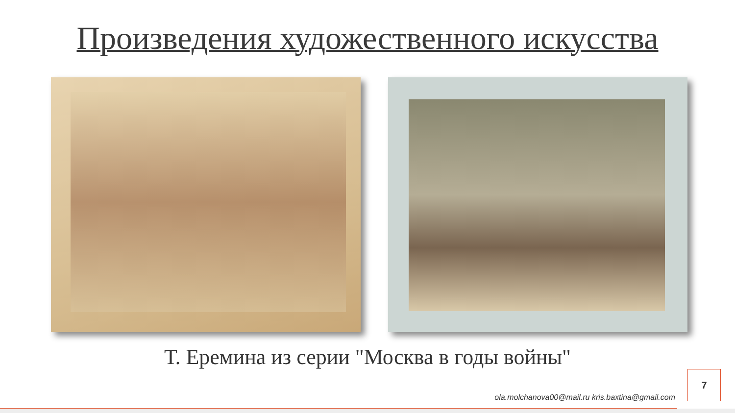Произведения художественного искусства
Т. Еремина из серии "Москва в годы войны"
7
ola.molchanova00@mail.ru kris.baxtina@gmail.com